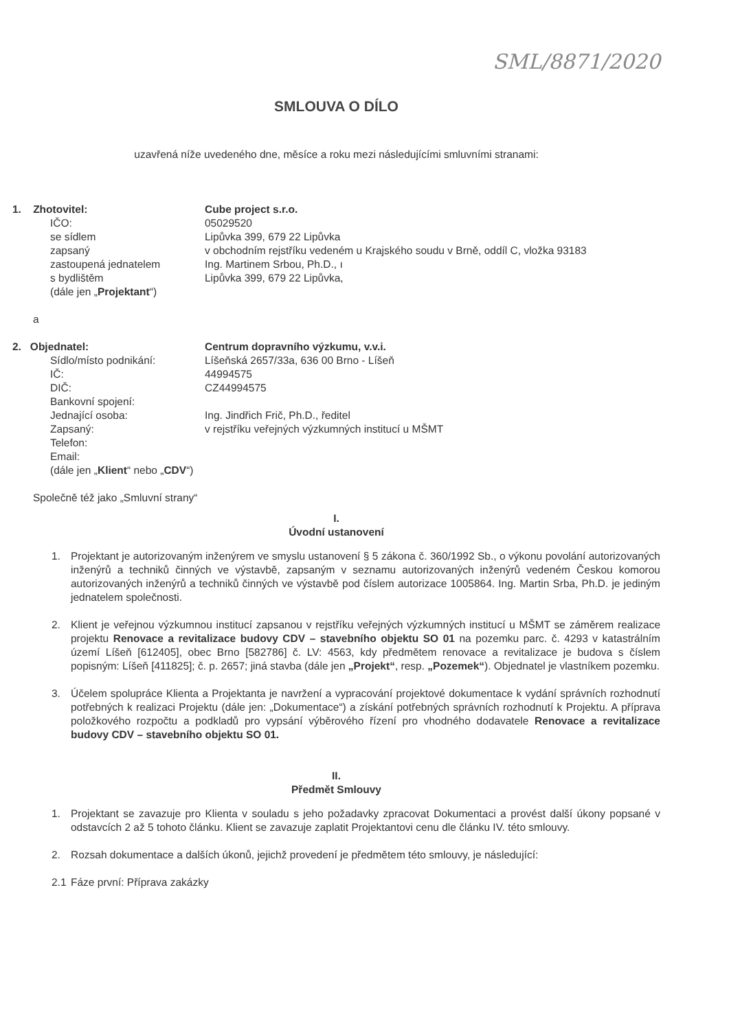SML/8871/2020
SMLOUVA O DÍLO
uzavřená níže uvedeného dne, měsíce a roku mezi následujícími smluvními stranami:
1. Zhotovitel:
Cube project s.r.o.
IČO:
05029520
se sídlem
Lipůvka 399, 679 22 Lipůvka
zapsaný
v obchodním rejstříku vedeném u Krajského soudu v Brně, oddíl C, vložka 93183
zastoupená jednatelem
Ing. Martinem Srbou, Ph.D., ı
s bydlištěm
Lipůvka 399, 679 22 Lipůvka,
(dále jen „Projektant“)
a
2. Objednatel:
Centrum dopravního výzkumu, v.v.i.
Sídlo/místo podnikání:
Líšeňská 2657/33a, 636 00 Brno - Líšeň
IČ:
44994575
DIČ:
CZ44994575
Bankovní spojení:
Jednající osoba:
Ing. Jindřich Frič, Ph.D., ředitel
Zapsaný:
v rejstříku veřejných výzkumných institucí u MŠMT
Telefon:
Email:
(dále jen „Klient“ nebo „CDV“)
Společně též jako „Smluvní strany“
I.
Úvodní ustanovení
1. Projektant je autorizovaným inženýrem ve smyslu ustanovení § 5 zákona č. 360/1992 Sb., o výkonu povolání autorizovaných inženýrů a techniků činných ve výstavbě, zapsaným v seznamu autorizovaných inženýrů vedeném Českou komorou autorizovaných inženýrů a techniků činných ve výstavbě pod číslem autorizace 1005864. Ing. Martin Srba, Ph.D. je jediným jednatelem společnosti.
2. Klient je veřejnou výzkumnou institucí zapsanou v rejstříku veřejných výzkumných institucí u MŠMT se záměrem realizace projektu Renovace a revitalizace budovy CDV – stavebního objektu SO 01 na pozemku parc. č. 4293 v katastrálním území Líšeň [612405], obec Brno [582786] č. LV: 4563, kdy předmětem renovace a revitalizace je budova s číslem popisným: Líšeň [411825]; č. p. 2657; jiná stavba (dále jen „Projekt“, resp. „Pozemek“). Objednatel je vlastníkem pozemku.
3. Účelem spolupráce Klienta a Projektanta je navržení a vypracování projektové dokumentace k vydání správních rozhodnutí potřebných k realizaci Projektu (dále jen: „Dokumentace“) a získání potřebných správních rozhodnutí k Projektu. A příprava položkového rozpočtu a podkladů pro vypsání výběrového řízení pro vhodného dodavatele Renovace a revitalizace budovy CDV – stavebního objektu SO 01.
II.
Předmět Smlouvy
1. Projektant se zavazuje pro Klienta v souladu s jeho požadavky zpracovat Dokumentaci a provést další úkony popsané v odstavcích 2 až 5 tohoto článku. Klient se zavazuje zaplatit Projektantovi cenu dle článku IV. této smlouvy.
2. Rozsah dokumentace a dalších úkonů, jejichž provedení je předmětem této smlouvy, je následující:
2.1 Fáze první: Příprava zakázky